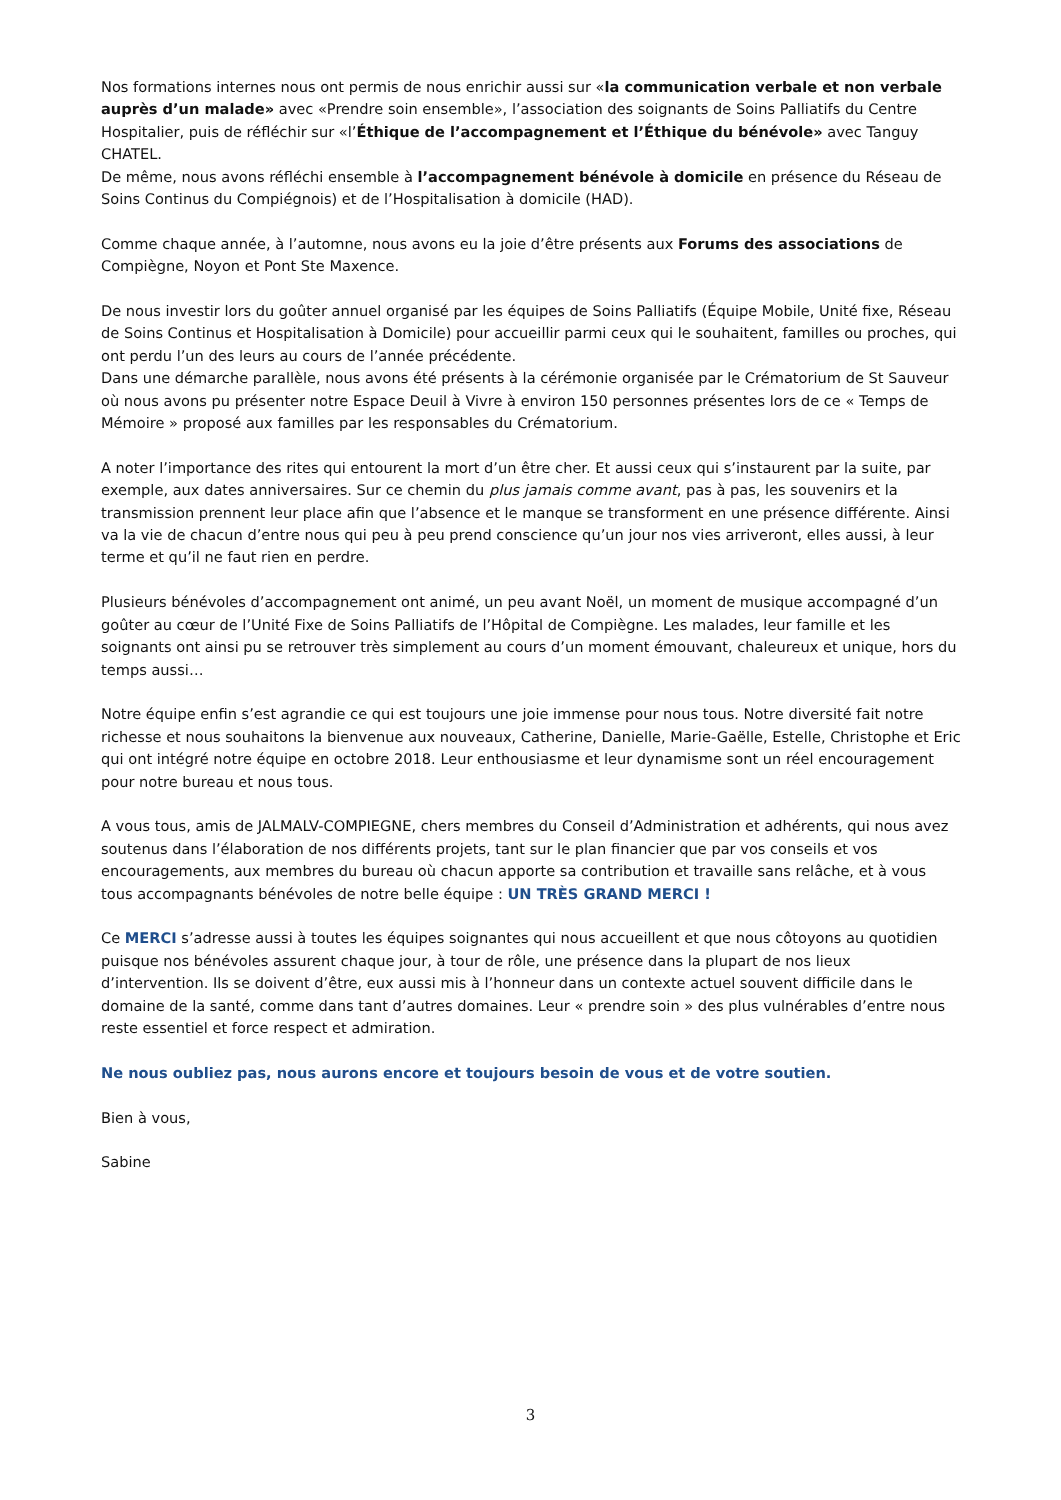Nos formations internes nous ont permis de nous enrichir aussi sur «la communication verbale et non verbale auprès d’un malade» avec «Prendre soin ensemble», l’association des soignants de Soins Palliatifs du Centre Hospitalier, puis de réfléchir sur «l’Éthique de l’accompagnement et l’Éthique du bénévole» avec Tanguy CHATEL.
De même, nous avons réfléchi ensemble à l’accompagnement bénévole à domicile en présence du Réseau de Soins Continus du Compiégnois) et de l’Hospitalisation à domicile (HAD).
Comme chaque année, à l’automne, nous avons eu la joie d’être présents aux Forums des associations de Compiègne, Noyon et Pont Ste Maxence.
De nous investir lors du goûter annuel organisé par les équipes de Soins Palliatifs (Équipe Mobile, Unité fixe, Réseau de Soins Continus et Hospitalisation à Domicile) pour accueillir parmi ceux qui le souhaitent, familles ou proches, qui ont perdu l’un des leurs au cours de l’année précédente.
Dans une démarche parallèle, nous avons été présents à la cérémonie organisée par le Crématorium de St Sauveur où nous avons pu présenter notre Espace Deuil à Vivre à environ 150 personnes présentes lors de ce « Temps de Mémoire » proposé aux familles par les responsables du Crématorium.
A noter l’importance des rites qui entourent la mort d’un être cher. Et aussi ceux qui s’instaurent par la suite, par exemple, aux dates anniversaires. Sur ce chemin du plus jamais comme avant, pas à pas, les souvenirs et la transmission prennent leur place afin que l’absence et le manque se transforment en une présence différente. Ainsi va la vie de chacun d’entre nous qui peu à peu prend conscience qu’un jour nos vies arriveront, elles aussi, à leur terme et qu’il ne faut rien en perdre.
Plusieurs bénévoles d’accompagnement ont animé, un peu avant Noël, un moment de musique accompagné d’un goûter au cœur de l’Unité Fixe de Soins Palliatifs de l’Hôpital de Compiègne. Les malades, leur famille et les soignants ont ainsi pu se retrouver très simplement au cours d’un moment émouvant, chaleureux et unique, hors du temps aussi…
Notre équipe enfin s’est agrandie ce qui est toujours une joie immense pour nous tous. Notre diversité fait notre richesse et nous souhaitons la bienvenue aux nouveaux, Catherine, Danielle, Marie-Gaëlle, Estelle, Christophe et Eric qui ont intégré notre équipe en octobre 2018. Leur enthousiasme et leur dynamisme sont un réel encouragement pour notre bureau et nous tous.
A vous tous, amis de JALMALV-COMPIEGNE, chers membres du Conseil d’Administration et adhérents, qui nous avez soutenus dans l’élaboration de nos différents projets, tant sur le plan financier que par vos conseils et vos encouragements, aux membres du bureau où chacun apporte sa contribution et travaille sans relâche, et à vous tous accompagnants bénévoles de notre belle équipe : UN TRÈS GRAND MERCI !
Ce MERCI s’adresse aussi à toutes les équipes soignantes qui nous accueillent et que nous côtoyons au quotidien puisque nos bénévoles assurent chaque jour, à tour de rôle, une présence dans la plupart de nos lieux d’intervention. Ils se doivent d’être, eux aussi mis à l’honneur dans un contexte actuel souvent difficile dans le domaine de la santé, comme dans tant d’autres domaines. Leur « prendre soin » des plus vulnérables d’entre nous reste essentiel et force respect et admiration.
Ne nous oubliez pas, nous aurons encore et toujours besoin de vous et de votre soutien.
Bien à vous,
Sabine
3